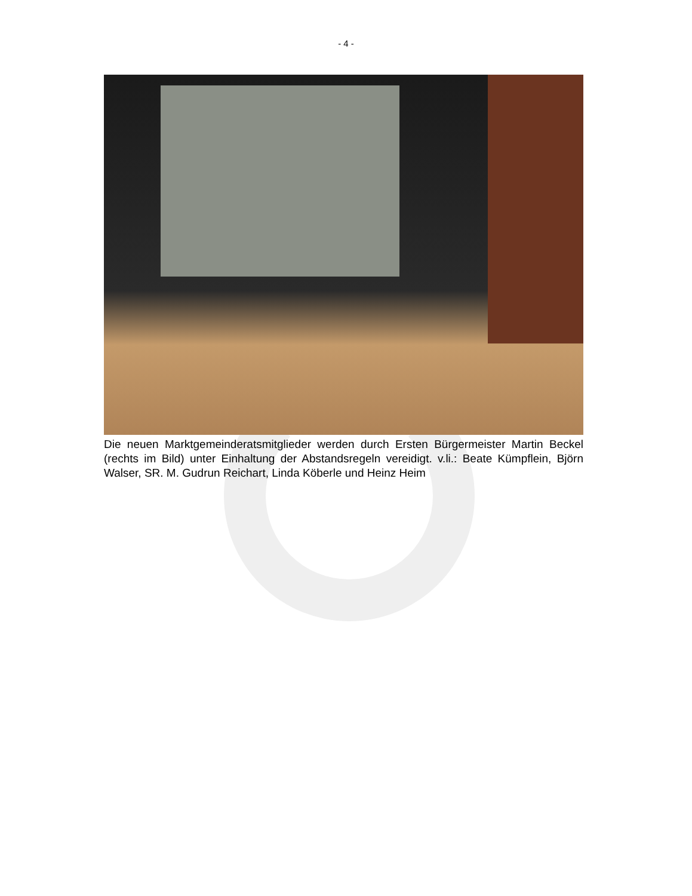- 4 -
Die neuen Marktgemeinderatsmitglieder werden durch Ersten Bürgermeister Martin Beckel (rechts im Bild) unter Einhaltung der Abstandsregeln vereidigt. v.li.: Beate Kümpflein, Björn Walser, SR. M. Gudrun Reichart, Linda Köberle und Heinz Heim